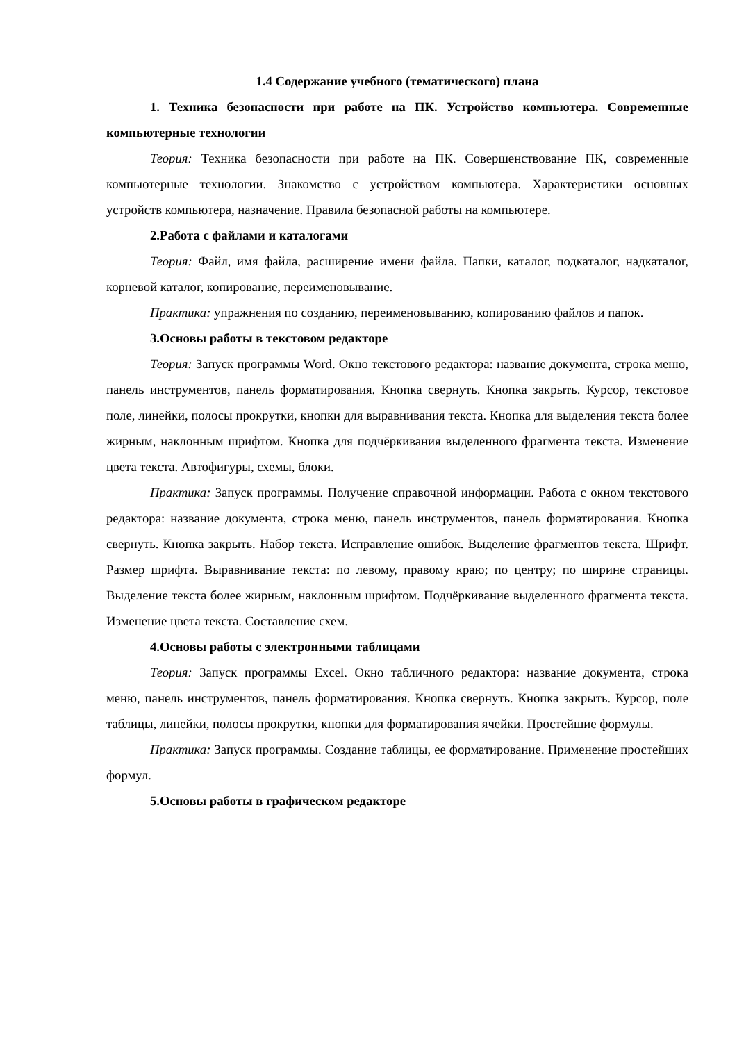1.4 Содержание учебного (тематического) плана
1. Техника безопасности при работе на ПК. Устройство компьютера. Современные компьютерные технологии
Теория: Техника безопасности при работе на ПК. Совершенствование ПК, современные компьютерные технологии. Знакомство с устройством компьютера. Характеристики основных устройств компьютера, назначение. Правила безопасной работы на компьютере.
2.Работа с файлами и каталогами
Теория: Файл, имя файла, расширение имени файла. Папки, каталог, подкаталог, надкаталог, корневой каталог, копирование, переименовывание.
Практика: упражнения по созданию, переименовыванию, копированию файлов и папок.
3.Основы работы в текстовом редакторе
Теория: Запуск программы Word. Окно текстового редактора: название документа, строка меню, панель инструментов, панель форматирования. Кнопка свернуть. Кнопка закрыть. Курсор, текстовое поле, линейки, полосы прокрутки, кнопки для выравнивания текста. Кнопка для выделения текста более жирным, наклонным шрифтом. Кнопка для подчёркивания выделенного фрагмента текста. Изменение цвета текста. Автофигуры, схемы, блоки.
Практика: Запуск программы. Получение справочной информации. Работа с окном текстового редактора: название документа, строка меню, панель инструментов, панель форматирования. Кнопка свернуть. Кнопка закрыть. Набор текста. Исправление ошибок. Выделение фрагментов текста. Шрифт. Размер шрифта. Выравнивание текста: по левому, правому краю; по центру; по ширине страницы. Выделение текста более жирным, наклонным шрифтом. Подчёркивание выделенного фрагмента текста. Изменение цвета текста. Составление схем.
4.Основы работы с электронными таблицами
Теория: Запуск программы Excel. Окно табличного редактора: название документа, строка меню, панель инструментов, панель форматирования. Кнопка свернуть. Кнопка закрыть. Курсор, поле таблицы, линейки, полосы прокрутки, кнопки для форматирования ячейки. Простейшие формулы.
Практика: Запуск программы. Создание таблицы, ее форматирование. Применение простейших формул.
5.Основы работы в графическом редакторе